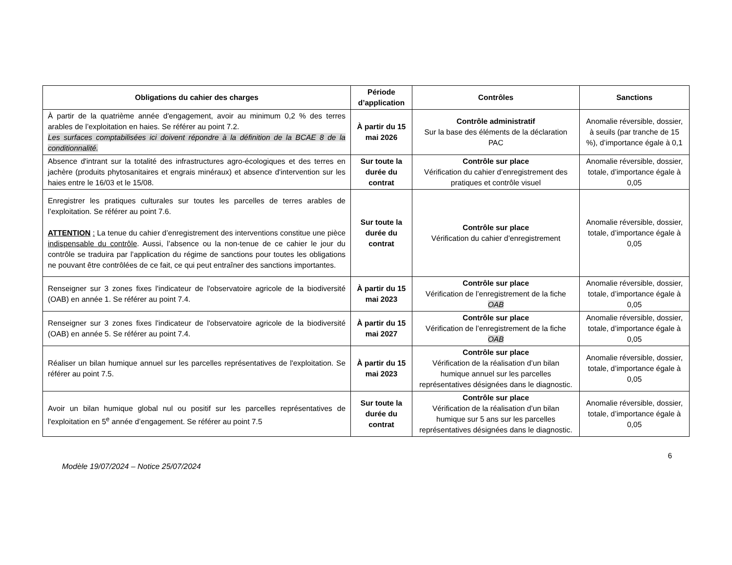| Obligations du cahier des charges | Période d’application | Contrôles | Sanctions |
| --- | --- | --- | --- |
| À partir de la quatrième année d'engagement, avoir au minimum 0,2 % des terres arables de l’exploitation en haies. Se référer au point 7.2. Les surfaces comptabilisées ici doivent répondre à la définition de la BCAE 8 de la conditionnalité. | À partir du 15 mai 2026 | Contrôle administratif Sur la base des éléments de la déclaration PAC | Anomalie réversible, dossier, à seuils (par tranche de 15 %), d’importance égale à 0,1 |
| Absence d'intrant sur la totalité des infrastructures agro-écologiques et des terres en jachère (produits phytosanitaires et engrais minéraux) et absence d'intervention sur les haies entre le 16/03 et le 15/08. | Sur toute la durée du contrat | Contrôle sur place Vérification du cahier d’enregistrement des pratiques et contrôle visuel | Anomalie réversible, dossier, totale, d’importance égale à 0,05 |
| Enregistrer les pratiques culturales sur toutes les parcelles de terres arables de l’exploitation. Se référer au point 7.6. ATTENTION : La tenue du cahier d’enregistrement des interventions constitue une pièce indispensable du contrôle . Aussi, l’absence ou la non-tenue de ce cahier le jour du contrôle se traduira par l’application du régime de sanctions pour toutes les obligations ne pouvant être contrôlées de ce fait, ce qui peut entraîner des sanctions importantes. | Sur toute la durée du contrat | Contrôle sur place Vérification du cahier d’enregistrement | Anomalie réversible, dossier, totale, d’importance égale à 0,05 |
| Renseigner sur 3 zones fixes l'indicateur de l'observatoire agricole de la biodiversité (OAB) en année 1. Se référer au point 7.4. | À partir du 15 mai 2023 | Contrôle sur place Vérification de l’enregistrement de la fiche OAB | Anomalie réversible, dossier, totale, d’importance égale à 0,05 |
| Renseigner sur 3 zones fixes l'indicateur de l'observatoire agricole de la biodiversité (OAB) en année 5. Se référer au point 7.4. | À partir du 15 mai 2027 | Contrôle sur place Vérification de l’enregistrement de la fiche OAB | Anomalie réversible, dossier, totale, d’importance égale à 0,05 |
| Réaliser un bilan humique annuel sur les parcelles représentatives de l'exploitation. Se référer au point 7.5. | À partir du 15 mai 2023 | Contrôle sur place Vérification de la réalisation d’un bilan humique annuel sur les parcelles représentatives désignées dans le diagnostic. | Anomalie réversible, dossier, totale, d’importance égale à 0,05 |
| Avoir un bilan humique global nul ou positif sur les parcelles représentatives de l'exploitation en 5<sup>e</sup> année d’engagement. Se référer au point 7.5 | Sur toute la durée du contrat | Contrôle sur place Vérification de la réalisation d’un bilan humique sur 5 ans sur les parcelles représentatives désignées dans le diagnostic. | Anomalie réversible, dossier, totale, d’importance égale à 0,05 |
6
Modèle 19/07/2024 – Notice 25/07/2024